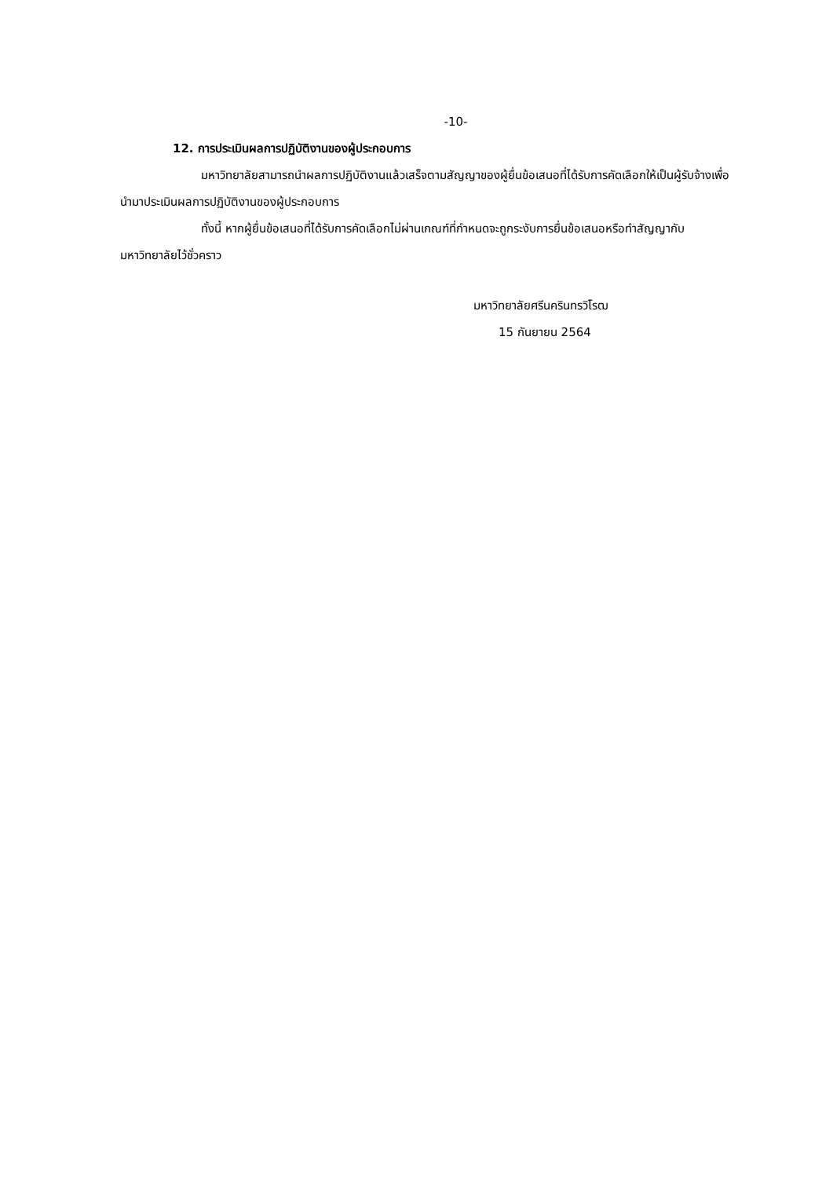-10-
12. การประเมินผลการปฏิบัติงานของผู้ประกอบการ
มหาวิทยาลัยสามารถนำผลการปฏิบัติงานแล้วเสร็จตามสัญญาของผู้ยื่นข้อเสนอที่ได้รับการคัดเลือกให้เป็นผู้รับจ้างเพื่อนำมาประเมินผลการปฏิบัติงานของผู้ประกอบการ
ทั้งนี้ หากผู้ยื่นข้อเสนอที่ได้รับการคัดเลือกไม่ผ่านเกณฑ์ที่กำหนดจะถูกระงับการยื่นข้อเสนอหรือทำสัญญากับมหาวิทยาลัยไว้ชั่วคราว
มหาวิทยาลัยศรีนครินทรวิโรฒ
15 กันยายน 2564